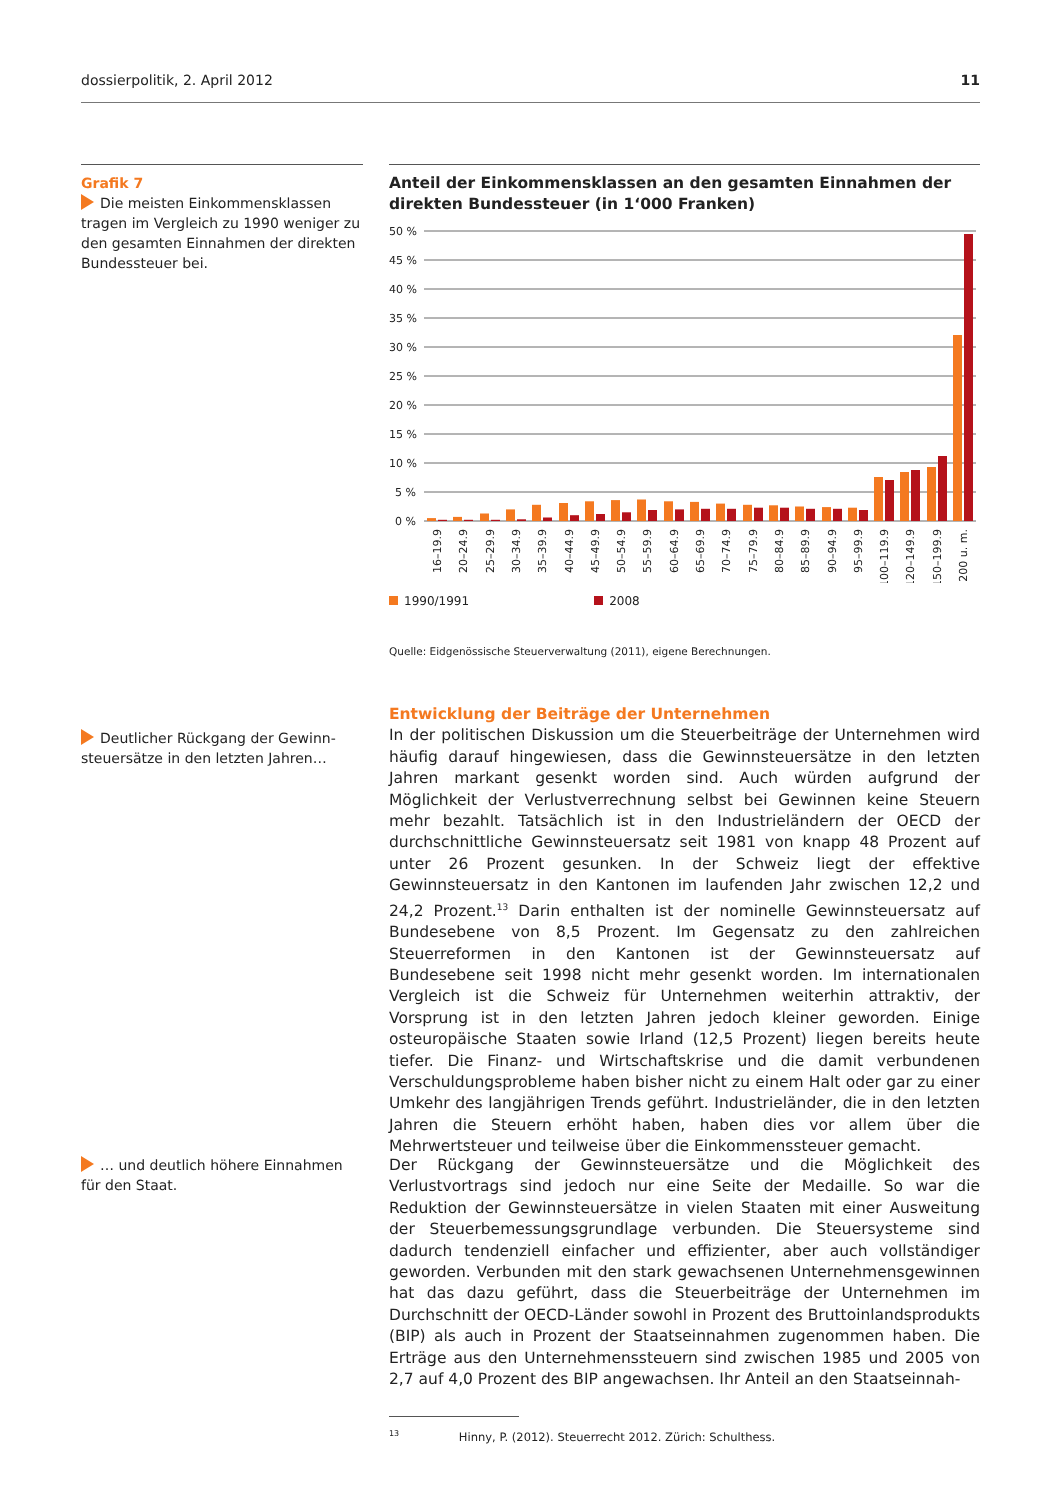dossierpolitik, 2. April 2012 11
Grafik 7
Die meisten Einkommensklassen tragen im Vergleich zu 1990 weniger zu den gesamten Einnahmen der direkten Bundessteuer bei.
Anteil der Einkommensklassen an den gesamten Einnahmen der direkten Bundessteuer (in 1‘000 Franken)
50 %
45 %
40 %
35 %
30 %
25 %
20 %
15 %
10 %
5 %
0 %
16–19.9
20–24.9
25–29.9
30–34.9
35–39.9
40–44.9
45–49.9
50–54.9
55–59.9
60–64.9
65–69.9
70–74.9
75–79.9
80–84.9
85–89.9
90–94.9
95–99.9
100–119.9
120–149.9
150–199.9
200 u. m.
1990/1991 2008
Quelle: Eidgenössische Steuerverwaltung (2011), eigene Berechnungen.
Deutlicher Rückgang der Gewinn­steuersätze in den letzten Jahren…
Entwicklung der Beiträge der Unternehmen
In der politischen Diskussion um die Steuerbeiträge der Unternehmen wird häufig darauf hingewiesen, dass die Gewinnsteuersätze in den letzten Jahren markant gesenkt worden sind. Auch würden aufgrund der Möglichkeit der Verlustverrechnung selbst bei Gewinnen keine Steuern mehr bezahlt. Tatsächlich ist in den Industrieländern der OECD der durchschnittliche Gewinnsteuersatz seit 1981 von knapp 48 Prozent auf unter 26 Prozent gesunken. In der Schweiz liegt der effektive Gewinnsteuersatz in den Kantonen im laufenden Jahr zwischen 12,2 und 24,2 Prozent.<sup>13</sup> Darin enthalten ist der nominelle Gewinnsteuersatz auf Bundesebene von 8,5 Prozent. Im Gegensatz zu den zahlreichen Steuerreformen in den Kantonen ist der Gewinnsteuersatz auf Bundesebene seit 1998 nicht mehr gesenkt worden. Im internationalen Vergleich ist die Schweiz für Unternehmen weiterhin attraktiv, der Vorsprung ist in den letzten Jahren jedoch kleiner geworden. Einige osteuropäische Staaten sowie Irland (12,5 Prozent) liegen bereits heute tiefer. Die Finanz- und Wirtschaftskrise und die damit verbundenen Verschuldungsprobleme haben bisher nicht zu einem Halt oder gar zu einer Umkehr des langjährigen Trends geführt. Industrieländer, die in den letzten Jahren die Steuern erhöht haben, haben dies vor allem über die Mehrwertsteuer und teilweise über die Einkommenssteuer gemacht.
… und deutlich höhere Einnahmen für den Staat.
Der Rückgang der Gewinnsteuersätze und die Möglichkeit des Verlustvortrags sind jedoch nur eine Seite der Medaille. So war die Reduktion der Gewinnsteuersätze in vielen Staaten mit einer Ausweitung der Steuerbemessungsgrundlage verbunden. Die Steuersysteme sind dadurch tendenziell einfacher und effizienter, aber auch vollständiger geworden. Verbunden mit den stark gewachsenen Unternehmensgewinnen hat das dazu geführt, dass die Steuerbeiträge der Unternehmen im Durchschnitt der OECD-Länder sowohl in Prozent des Bruttoinlandsprodukts (BIP) als auch in Prozent der Staatseinnahmen zugenommen haben. Die Erträge aus den Unternehmenssteuern sind zwischen 1985 und 2005 von 2,7 auf 4,0 Prozent des BIP angewachsen. Ihr Anteil an den Staatseinnah-
<sup>13</sup> Hinny, P. (2012). Steuerrecht 2012. Zürich: Schulthess.